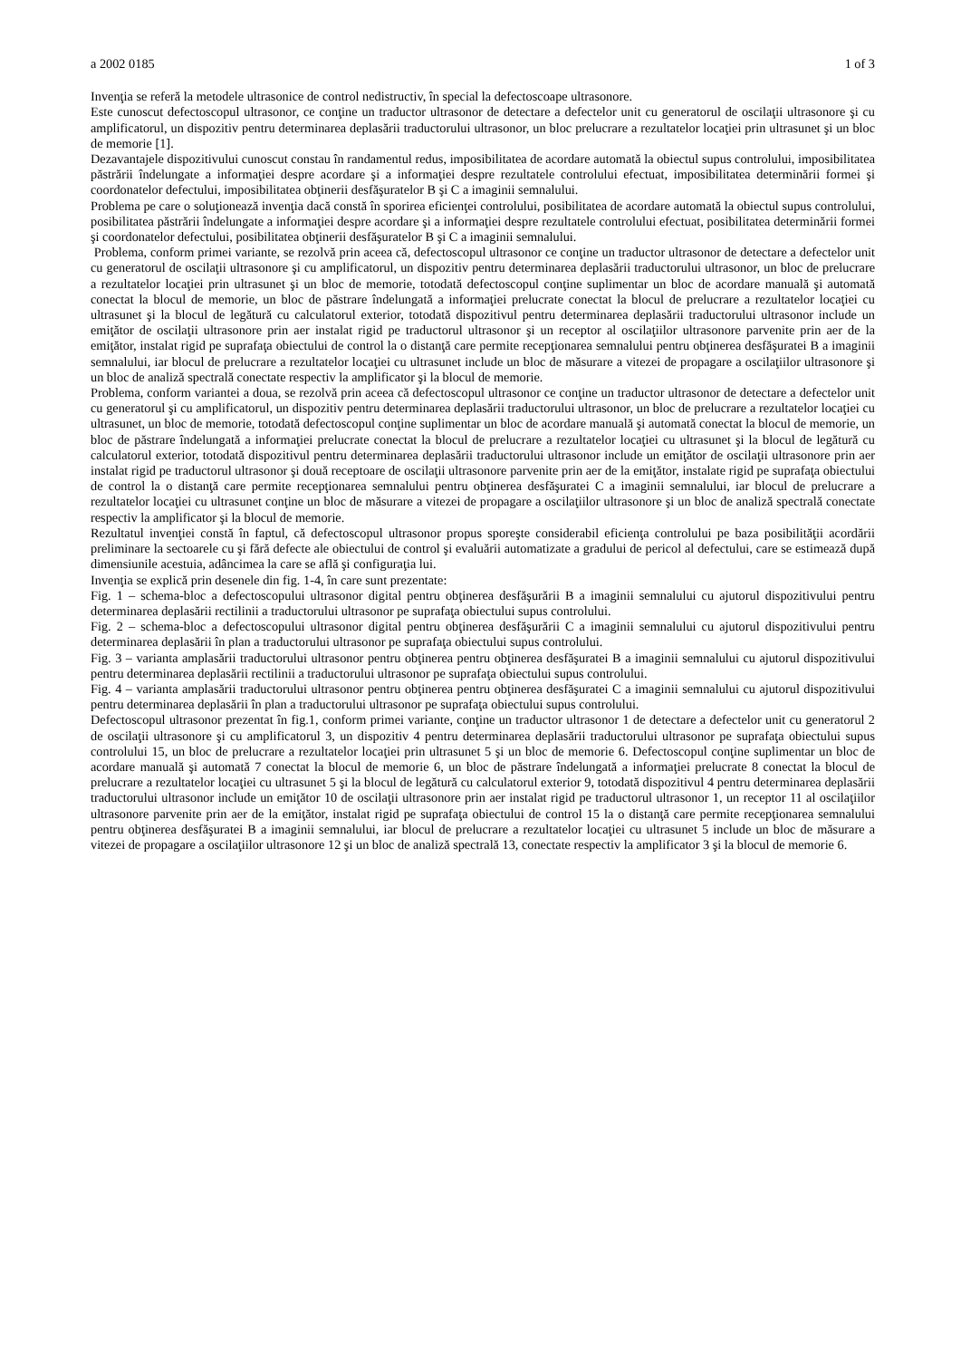a 2002 0185 1 of 3
Invenţia se referă la metodele ultrasonice de control nedistructiv, în special la defectoscoape ultrasonore.
Este cunoscut defectoscopul ultrasonor, ce conţine un traductor ultrasonor de detectare a defectelor unit cu generatorul de oscilaţii ultrasonore şi cu amplificatorul, un dispozitiv pentru determinarea deplasării traductorului ultrasonor, un bloc prelucrare a rezultatelor locaţiei prin ultrasunet şi un bloc de memorie [1].
Dezavantajele dispozitivului cunoscut constau în randamentul redus, imposibilitatea de acordare automată la obiectul supus controlului, imposibilitatea păstrării îndelungate a informaţiei despre acordare şi a informaţiei despre rezultatele controlului efectuat, imposibilitatea determinării formei şi coordonatelor defectului, imposibilitatea obţinerii desfăşuratelor B şi C a imaginii semnalului.
Problema pe care o soluţionează invenţia dacă constă în sporirea eficienţei controlului, posibilitatea de acordare automată la obiectul supus controlului, posibilitatea păstrării îndelungate a informaţiei despre acordare şi a informaţiei despre rezultatele controlului efectuat, posibilitatea determinării formei şi coordonatelor defectului, posibilitatea obţinerii desfăşuratelor B şi C a imaginii semnalului.
Problema, conform primei variante, se rezolvă prin aceea că, defectoscopul ultrasonor ce conţine un traductor ultrasonor de detectare a defectelor unit cu generatorul de oscilaţii ultrasonore şi cu amplificatorul, un dispozitiv pentru determinarea deplasării traductorului ultrasonor, un bloc de prelucrare a rezultatelor locaţiei prin ultrasunet şi un bloc de memorie, totodată defectoscopul conţine suplimentar un bloc de acordare manuală şi automată conectat la blocul de memorie, un bloc de păstrare îndelungată a informaţiei prelucrate conectat la blocul de prelucrare a rezultatelor locaţiei cu ultrasunet şi la blocul de legătură cu calculatorul exterior, totodată dispozitivul pentru determinarea deplasării traductorului ultrasonor include un emiţător de oscilaţii ultrasonore prin aer instalat rigid pe traductorul ultrasonor şi un receptor al oscilaţiilor ultrasonore parvenite prin aer de la emiţător, instalat rigid pe suprafaţa obiectului de control la o distanţă care permite recepţionarea semnalului pentru obţinerea desfăşuratei B a imaginii semnalului, iar blocul de prelucrare a rezultatelor locaţiei cu ultrasunet include un bloc de măsurare a vitezei de propagare a oscilaţiilor ultrasonore şi un bloc de analiză spectrală conectate respectiv la amplificator şi la blocul de memorie.
Problema, conform variantei a doua, se rezolvă prin aceea că defectoscopul ultrasonor ce conţine un traductor ultrasonor de detectare a defectelor unit cu generatorul şi cu amplificatorul, un dispozitiv pentru determinarea deplasării traductorului ultrasonor, un bloc de prelucrare a rezultatelor locaţiei cu ultrasunet, un bloc de memorie, totodată defectoscopul conţine suplimentar un bloc de acordare manuală şi automată conectat la blocul de memorie, un bloc de păstrare îndelungată a informaţiei prelucrate conectat la blocul de prelucrare a rezultatelor locaţiei cu ultrasunet şi la blocul de legătură cu calculatorul exterior, totodată dispozitivul pentru determinarea deplasării traductorului ultrasonor include un emiţător de oscilaţii ultrasonore prin aer instalat rigid pe traductorul ultrasonor şi două receptoare de oscilaţii ultrasonore parvenite prin aer de la emiţător, instalate rigid pe suprafaţa obiectului de control la o distanţă care permite recepţionarea semnalului pentru obţinerea desfăşuratei C a imaginii semnalului, iar blocul de prelucrare a rezultatelor locaţiei cu ultrasunet conţine un bloc de măsurare a vitezei de propagare a oscilaţiilor ultrasonore şi un bloc de analiză spectrală conectate respectiv la amplificator şi la blocul de memorie.
Rezultatul invenţiei constă în faptul, că defectoscopul ultrasonor propus sporeşte considerabil eficienţa controlului pe baza posibilităţii acordării preliminare la sectoarele cu şi fără defecte ale obiectului de control şi evaluării automatizate a gradului de pericol al defectului, care se estimează după dimensiunile acestuia, adâncimea la care se află şi configuraţia lui.
Invenţia se explică prin desenele din fig. 1-4, în care sunt prezentate:
Fig. 1 – schema-bloc a defectoscopului ultrasonor digital pentru obţinerea desfăşurării B a imaginii semnalului cu ajutorul dispozitivului pentru determinarea deplasării rectilinii a traductorului ultrasonor pe suprafaţa obiectului supus controlului.
Fig. 2 – schema-bloc a defectoscopului ultrasonor digital pentru obţinerea desfăşurării C a imaginii semnalului cu ajutorul dispozitivului pentru determinarea deplasării în plan a traductorului ultrasonor pe suprafaţa obiectului supus controlului.
Fig. 3 – varianta amplasării traductorului ultrasonor pentru obţinerea pentru obţinerea desfăşuratei B a imaginii semnalului cu ajutorul dispozitivului pentru determinarea deplasării rectilinii a traductorului ultrasonor pe suprafaţa obiectului supus controlului.
Fig. 4 – varianta amplasării traductorului ultrasonor pentru obţinerea pentru obţinerea desfăşuratei C a imaginii semnalului cu ajutorul dispozitivului pentru determinarea deplasării în plan a traductorului ultrasonor pe suprafaţa obiectului supus controlului.
Defectoscopul ultrasonor prezentat în fig.1, conform primei variante, conţine un traductor ultrasonor 1 de detectare a defectelor unit cu generatorul 2 de oscilaţii ultrasonore şi cu amplificatorul 3, un dispozitiv 4 pentru determinarea deplasării traductorului ultrasonor pe suprafaţa obiectului supus controlului 15, un bloc de prelucrare a rezultatelor locaţiei prin ultrasunet 5 şi un bloc de memorie 6. Defectoscopul conţine suplimentar un bloc de acordare manuală şi automată 7 conectat la blocul de memorie 6, un bloc de păstrare îndelungată a informaţiei prelucrate 8 conectat la blocul de prelucrare a rezultatelor locaţiei cu ultrasunet 5 şi la blocul de legătură cu calculatorul exterior 9, totodată dispozitivul 4 pentru determinarea deplasării traductorului ultrasonor include un emiţător 10 de oscilaţii ultrasonore prin aer instalat rigid pe traductorul ultrasonor 1, un receptor 11 al oscilaţiilor ultrasonore parvenite prin aer de la emiţător, instalat rigid pe suprafaţa obiectului de control 15 la o distanţă care permite recepţionarea semnalului pentru obţinerea desfăşuratei B a imaginii semnalului, iar blocul de prelucrare a rezultatelor locaţiei cu ultrasunet 5 include un bloc de măsurare a vitezei de propagare a oscilaţiilor ultrasonore 12 şi un bloc de analiză spectrală 13, conectate respectiv la amplificator 3 şi la blocul de memorie 6.